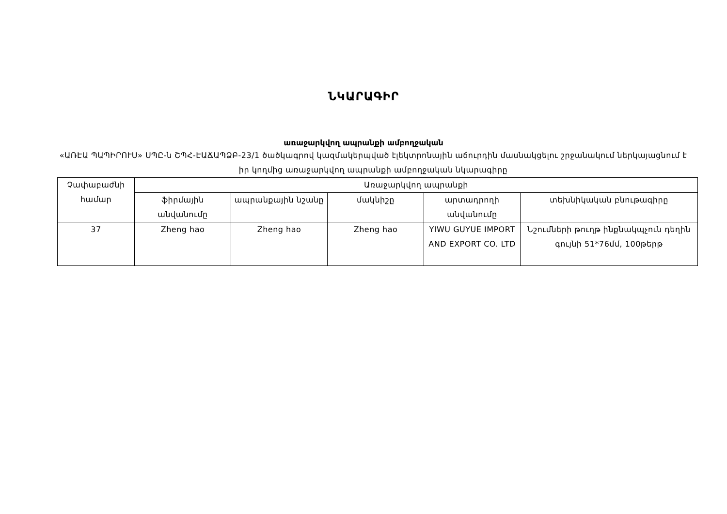ՆԿԱՐԱԳԻՐ
առաջարկվող ապրանքի ամբողջական
«ԱՌԷԱ ՊԱՊԻՐՈՒՍ» ՍՊԸ-ն ՇՊՀ-ԷԱՃԱՊՁԲ-23/1 ծածկագրով կազմակերպված էլեկտրոնային աճուրդին մասնակցելու շրջանակում ներկայացնում է իր կողմից առաջարկվող ապրանքի ամբողջական նկարագիրը
| Չափաբաժնի համար | Առաջարկվող ապրանքի | | | | |
| --- | --- | --- | --- | --- | --- |
| | ֆիրմային անվանումը | ապրանքային նշանը | մակնիշը | արտադրողի անվանումը | տեխնիկական բնութագիրը |
| 37 | Zheng hao | Zheng hao | Zheng hao | YIWU GUYUE IMPORT AND EXPORT CO. LTD | Նշումների թուղթ ինքնակպչուն դեղին գույնի 51*76մմ, 100թերթ |